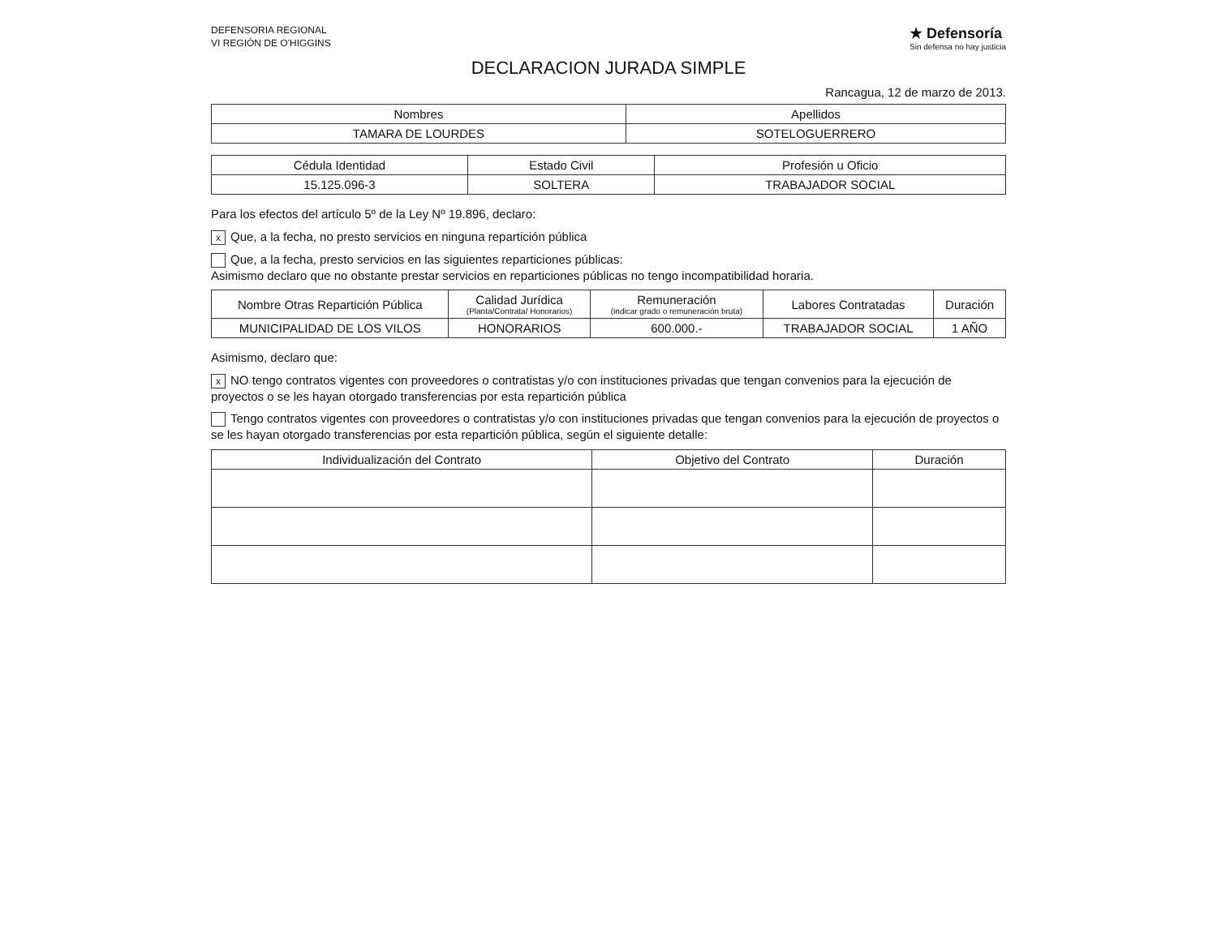DEFENSORIA REGIONAL
VI REGIÓN DE O'HIGGINS
★ Defensoría
Sin defensa no hay justicia
DECLARACION JURADA SIMPLE
Rancagua, 12 de marzo de 2013.
| Nombres | Apellidos |
| --- | --- |
| TAMARA DE LOURDES | SOTELOGUERRERO |
| Cédula Identidad | Estado Civil | Profesión u Oficio |
| --- | --- | --- |
| 15.125.096-3 | SOLTERA | TRABAJADOR SOCIAL |
Para los efectos del artículo 5º de la Ley Nº 19.896, declaro:
x Que, a la fecha, no presto servicios en ninguna repartición pública
Que, a la fecha, presto servicios en las siguientes reparticiones públicas:
Asimismo declaro que no obstante prestar servicios en reparticiones públicas no tengo incompatibilidad horaria.
| Nombre Otras Repartición Pública | Calidad Jurídica (Planta/Contrata/ Honorarios) | Remuneración (indicar grado o remuneración bruta) | Labores Contratadas | Duración |
| --- | --- | --- | --- | --- |
| MUNICIPALIDAD DE LOS VILOS | HONORARIOS | 600.000.- | TRABAJADOR SOCIAL | 1 AÑO |
Asimismo, declaro que:
x NO tengo contratos vigentes con proveedores o contratistas y/o con instituciones privadas que tengan convenios para la ejecución de proyectos o se les hayan otorgado transferencias por esta repartición pública
Tengo contratos vigentes con proveedores o contratistas y/o con instituciones privadas que tengan convenios para la ejecución de proyectos o se les hayan otorgado transferencias por esta repartición pública, según el siguiente detalle:
| Individualización del Contrato | Objetivo del Contrato | Duración |
| --- | --- | --- |